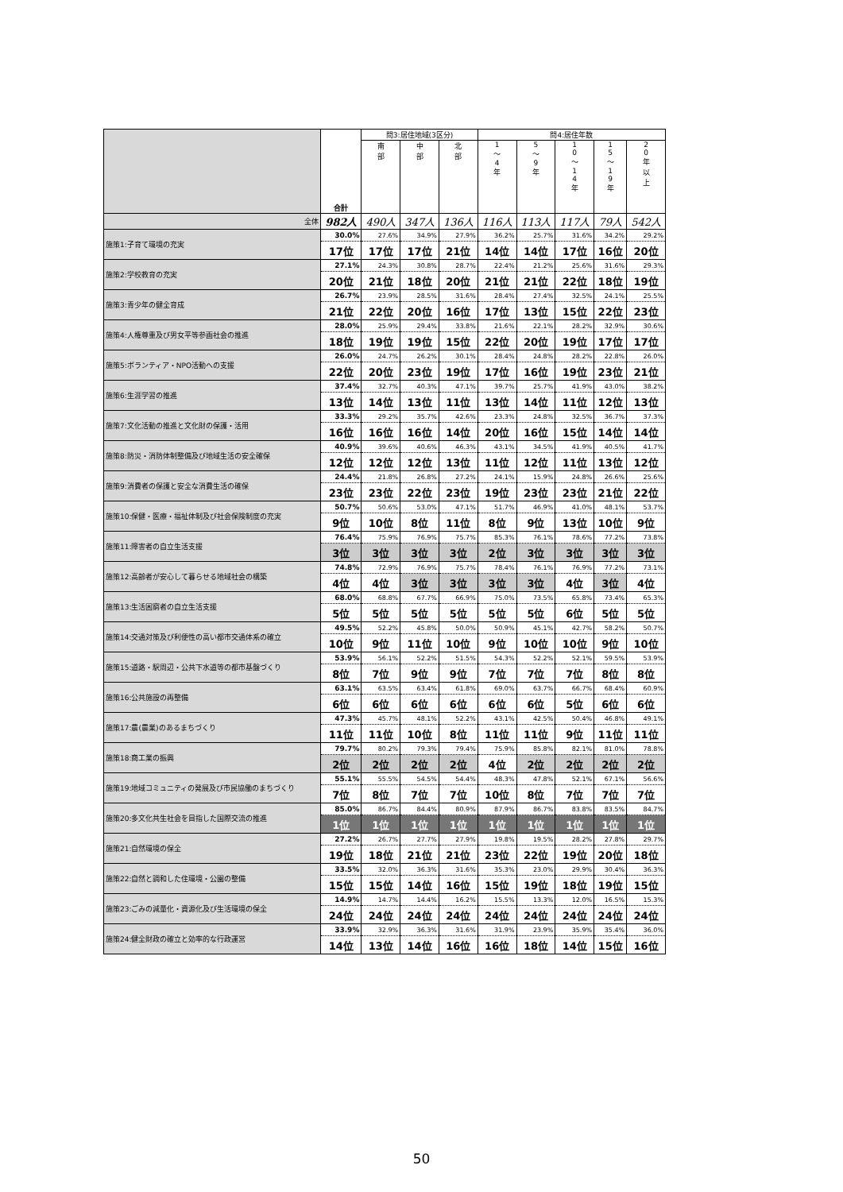| | 合計 | 問3:居住地域(3区分) | | | 問4:居住年数 | | | | |
| --- | --- | --- | --- | --- | --- | --- | --- | --- | --- |
| | | 南 部 | 中 部 | 北 部 | 1 ～ 4 年 | 5 ～ 9 年 | 1 0 ～ 1 4 年 | 1 5 ～ 1 9 年 | 2 0 年 以 上 |
| 全体 | 982人 | 490人 | 347人 | 136人 | 116人 | 113人 | 117人 | 79人 | 542人 |
| 施策1:子育て環境の充実 | 30.0% | 27.6% | 34.9% | 27.9% | 36.2% | 25.7% | 31.6% | 34.2% | 29.2% |
| | 17位 | 17位 | 17位 | 21位 | 14位 | 14位 | 17位 | 16位 | 20位 |
| 施策2:学校教育の充実 | 27.1% | 24.3% | 30.8% | 28.7% | 22.4% | 21.2% | 25.6% | 31.6% | 29.3% |
| | 20位 | 21位 | 18位 | 20位 | 21位 | 21位 | 22位 | 18位 | 19位 |
| 施策3:青少年の健全育成 | 26.7% | 23.9% | 28.5% | 31.6% | 28.4% | 27.4% | 32.5% | 24.1% | 25.5% |
| | 21位 | 22位 | 20位 | 16位 | 17位 | 13位 | 15位 | 22位 | 23位 |
| 施策4:人権尊重及び男女平等参画社会の推進 | 28.0% | 25.9% | 29.4% | 33.8% | 21.6% | 22.1% | 28.2% | 32.9% | 30.6% |
| | 18位 | 19位 | 19位 | 15位 | 22位 | 20位 | 19位 | 17位 | 17位 |
| 施策5:ボランティア・NPO活動への支援 | 26.0% | 24.7% | 26.2% | 30.1% | 28.4% | 24.8% | 28.2% | 22.8% | 26.0% |
| | 22位 | 20位 | 23位 | 19位 | 17位 | 16位 | 19位 | 23位 | 21位 |
| 施策6:生涯学習の推進 | 37.4% | 32.7% | 40.3% | 47.1% | 39.7% | 25.7% | 41.9% | 43.0% | 38.2% |
| | 13位 | 14位 | 13位 | 11位 | 13位 | 14位 | 11位 | 12位 | 13位 |
| 施策7:文化活動の推進と文化財の保護・活用 | 33.3% | 29.2% | 35.7% | 42.6% | 23.3% | 24.8% | 32.5% | 36.7% | 37.3% |
| | 16位 | 16位 | 16位 | 14位 | 20位 | 16位 | 15位 | 14位 | 14位 |
| 施策8:防災・消防体制整備及び地域生活の安全確保 | 40.9% | 39.6% | 40.6% | 46.3% | 43.1% | 34.5% | 41.9% | 40.5% | 41.7% |
| | 12位 | 12位 | 12位 | 13位 | 11位 | 12位 | 11位 | 13位 | 12位 |
| 施策9:消費者の保護と安全な消費生活の確保 | 24.4% | 21.8% | 26.8% | 27.2% | 24.1% | 15.9% | 24.8% | 26.6% | 25.6% |
| | 23位 | 23位 | 22位 | 23位 | 19位 | 23位 | 23位 | 21位 | 22位 |
| 施策10:保健・医療・福祉体制及び社会保険制度の充実 | 50.7% | 50.6% | 53.0% | 47.1% | 51.7% | 46.9% | 41.0% | 48.1% | 53.7% |
| | 9位 | 10位 | 8位 | 11位 | 8位 | 9位 | 13位 | 10位 | 9位 |
| 施策11:障害者の自立生活支援 | 76.4% | 75.9% | 76.9% | 75.7% | 85.3% | 76.1% | 78.6% | 77.2% | 73.8% |
| | 3位 | 3位 | 3位 | 3位 | 2位 | 3位 | 3位 | 3位 | 3位 |
| 施策12:高齢者が安心して暮らせる地域社会の構築 | 74.8% | 72.9% | 76.9% | 75.7% | 78.4% | 76.1% | 76.9% | 77.2% | 73.1% |
| | 4位 | 4位 | 3位 | 3位 | 3位 | 3位 | 4位 | 3位 | 4位 |
| 施策13:生活困窮者の自立生活支援 | 68.0% | 68.8% | 67.7% | 66.9% | 75.0% | 73.5% | 65.8% | 73.4% | 65.3% |
| | 5位 | 5位 | 5位 | 5位 | 5位 | 5位 | 6位 | 5位 | 5位 |
| 施策14:交通対策及び利便性の高い都市交通体系の確立 | 49.5% | 52.2% | 45.8% | 50.0% | 50.9% | 45.1% | 42.7% | 58.2% | 50.7% |
| | 10位 | 9位 | 11位 | 10位 | 9位 | 10位 | 10位 | 9位 | 10位 |
| 施策15:道路・駅周辺・公共下水道等の都市基盤づくり | 53.9% | 56.1% | 52.2% | 51.5% | 54.3% | 52.2% | 52.1% | 59.5% | 53.9% |
| | 8位 | 7位 | 9位 | 9位 | 7位 | 7位 | 7位 | 8位 | 8位 |
| 施策16:公共施設の再整備 | 63.1% | 63.5% | 63.4% | 61.8% | 69.0% | 63.7% | 66.7% | 68.4% | 60.9% |
| | 6位 | 6位 | 6位 | 6位 | 6位 | 6位 | 5位 | 6位 | 6位 |
| 施策17:農(農業)のあるまちづくり | 47.3% | 45.7% | 48.1% | 52.2% | 43.1% | 42.5% | 50.4% | 46.8% | 49.1% |
| | 11位 | 11位 | 10位 | 8位 | 11位 | 11位 | 9位 | 11位 | 11位 |
| 施策18:商工業の振興 | 79.7% | 80.2% | 79.3% | 79.4% | 75.9% | 85.8% | 82.1% | 81.0% | 78.8% |
| | 2位 | 2位 | 2位 | 2位 | 4位 | 2位 | 2位 | 2位 | 2位 |
| 施策19:地域コミュニティの発展及び市民協働のまちづくり | 55.1% | 55.5% | 54.5% | 54.4% | 48.3% | 47.8% | 52.1% | 67.1% | 56.6% |
| | 7位 | 8位 | 7位 | 7位 | 10位 | 8位 | 7位 | 7位 | 7位 |
| 施策20:多文化共生社会を目指した国際交流の推進 | 85.0% | 86.7% | 84.4% | 80.9% | 87.9% | 86.7% | 83.8% | 83.5% | 84.7% |
| | 1位 | 1位 | 1位 | 1位 | 1位 | 1位 | 1位 | 1位 | 1位 |
| 施策21:自然環境の保全 | 27.2% | 26.7% | 27.7% | 27.9% | 19.8% | 19.5% | 28.2% | 27.8% | 29.7% |
| | 19位 | 18位 | 21位 | 21位 | 23位 | 22位 | 19位 | 20位 | 18位 |
| 施策22:自然と調和した住環境・公園の整備 | 33.5% | 32.0% | 36.3% | 31.6% | 35.3% | 23.0% | 29.9% | 30.4% | 36.3% |
| | 15位 | 15位 | 14位 | 16位 | 15位 | 19位 | 18位 | 19位 | 15位 |
| 施策23:ごみの減量化・資源化及び生活環境の保全 | 14.9% | 14.7% | 14.4% | 16.2% | 15.5% | 13.3% | 12.0% | 16.5% | 15.3% |
| | 24位 | 24位 | 24位 | 24位 | 24位 | 24位 | 24位 | 24位 | 24位 |
| 施策24:健全財政の確立と効率的な行政運営 | 33.9% | 32.9% | 36.3% | 31.6% | 31.9% | 23.9% | 35.9% | 35.4% | 36.0% |
| | 14位 | 13位 | 14位 | 16位 | 16位 | 18位 | 14位 | 15位 | 16位 |
50